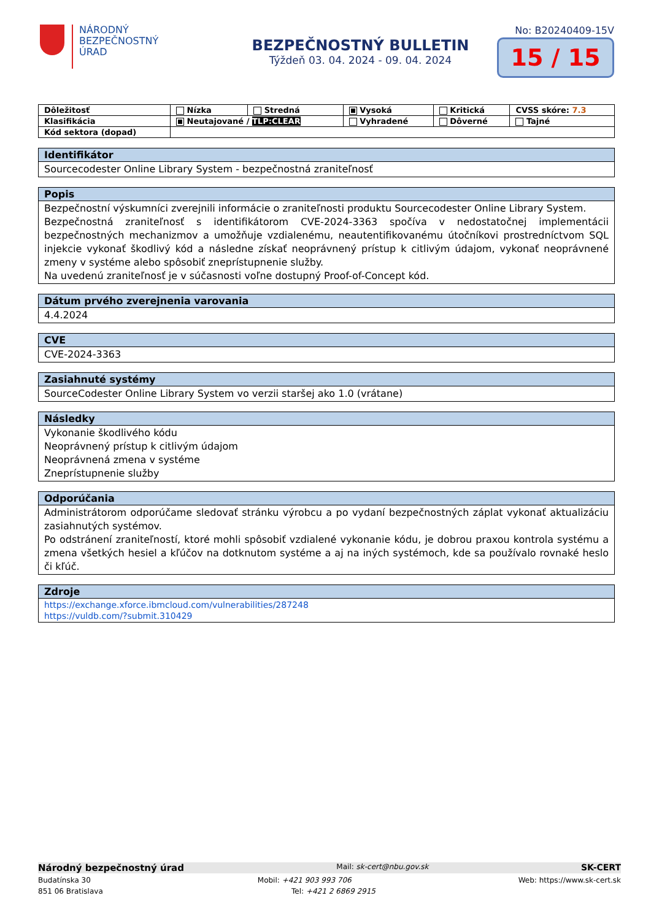NÁRODNÝ
BEZPEČNOSTNÝ
ÚRAD
BEZPEČNOSTNÝ BULLETIN
Týždeň 03. 04. 2024 - 09. 04. 2024
No: B20240409-15V
15 / 15
| Dôležitosť | Nízka | Stredná | Vysoká | Kritická | CVSS skóre: 7.3 |
| Klasifikácia | Neutajované / TLP:CLEAR | | Vyhradené | Dôverné | Tajné |
| Kód sektora (dopad) | | | | | |
| Identifikátor |
| --- |
| Sourcecodester Online Library System - bezpečnostná zraniteľnosť |
| Popis |
| --- |
| Bezpečnostní výskumníci zverejnili informácie o zraniteľnosti produktu Sourcecodester Online Library System. Bezpečnostná zraniteľnosť s identifikátorom CVE-2024-3363 spočíva v nedostatočnej implementácii bezpečnostných mechanizmov a umožňuje vzdialenému, neautentifikovanému útočníkovi prostredníctvom SQL injekcie vykonať škodlivý kód a následne získať neoprávnený prístup k citlivým údajom, vykonať neoprávnené zmeny v systéme alebo spôsobiť zneprístupnenie služby. Na uvedenú zraniteľnosť je v súčasnosti voľne dostupný Proof-of-Concept kód. |
| Dátum prvého zverejnenia varovania |
| --- |
| 4.4.2024 |
| CVE |
| --- |
| CVE-2024-3363 |
| Zasiahnuté systémy |
| --- |
| SourceCodester Online Library System vo verzii staršej ako 1.0 (vrátane) |
| Následky |
| --- |
| Vykonanie škodlivého kódu Neoprávnený prístup k citlivým údajom Neoprávnená zmena v systéme Zneprístupnenie služby |
| Odporúčania |
| --- |
| Administrátorom odporúčame sledovať stránku výrobcu a po vydaní bezpečnostných záplat vykonať aktualizáciu zasiahnutých systémov. Po odstránení zraniteľností, ktoré mohli spôsobiť vzdialené vykonanie kódu, je dobrou praxou kontrola systému a zmena všetkých hesiel a kľúčov na dotknutom systéme a aj na iných systémoch, kde sa používalo rovnaké heslo či kľúč. |
| Zdroje |
| --- |
| https://exchange.xforce.ibmcloud.com/vulnerabilities/287248 https://vuldb.com/?submit.310429 |
Národný bezpečnostný úrad Mail: sk-cert@nbu.gov.sk SK-CERT
Budatínska 30 Mobil: +421 903 993 706 Web: https://www.sk-cert.sk
851 06 Bratislava Tel: +421 2 6869 2915